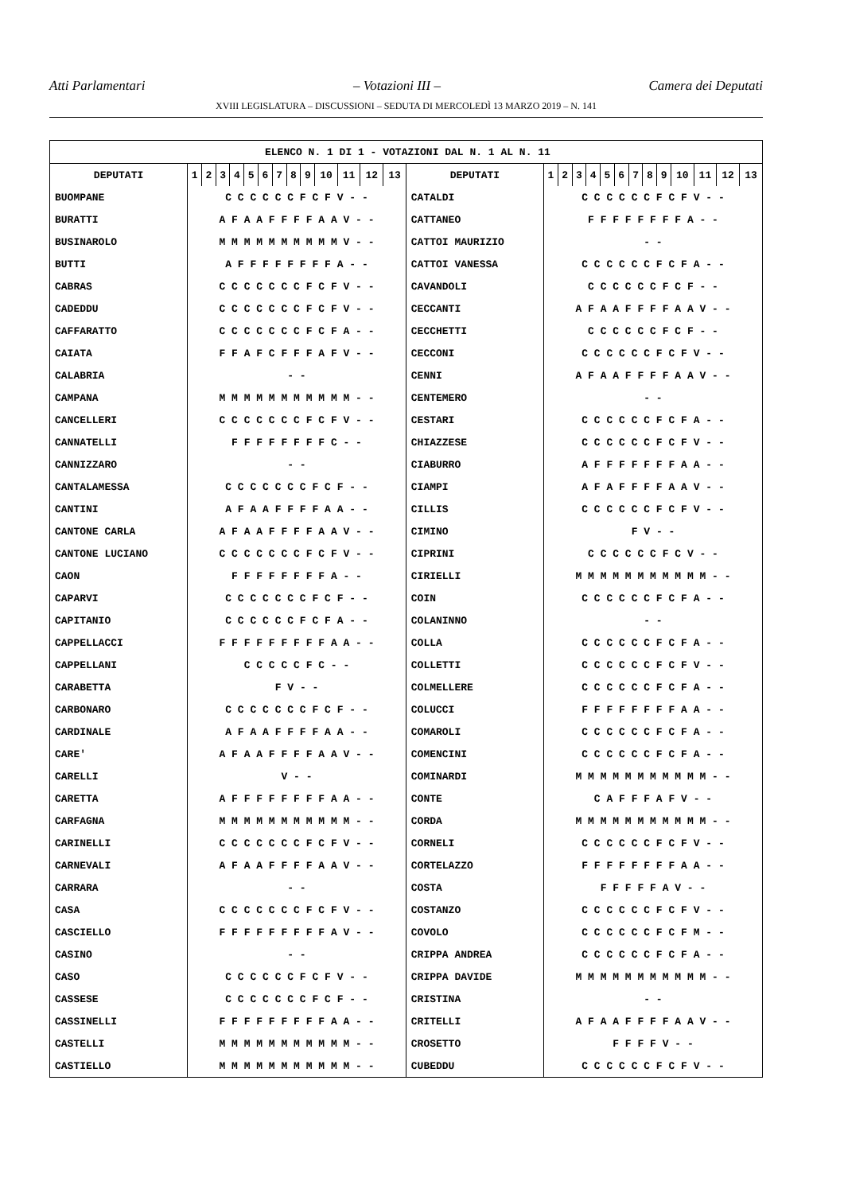Atti Parlamentari – Votazioni III – Camera dei Deputati
XVIII LEGISLATURA – DISCUSSIONI – SEDUTA DI MERCOLEDÌ 13 MARZO 2019 – N. 141
| ELENCO N. 1 DI 1 - VOTAZIONI DAL N. 1 AL N. 11 | | | | | | | | | | | | | | | | | | | | | | | | | | | |
| --- | --- | --- | --- | --- | --- | --- | --- | --- | --- | --- | --- | --- | --- | --- | --- | --- | --- | --- | --- | --- | --- | --- | --- | --- | --- | --- | --- |
| DEPUTATI | 1 | 2 | 3 | 4 | 5 | 6 | 7 | 8 | 9 | 10 | 11 | 12 | 13 | DEPUTATI | 1 | 2 | 3 | 4 | 5 | 6 | 7 | 8 | 9 | 10 | 11 | 12 | 13 |
| BUOMPANE | C C C C C C F C F V - - | | | | | | | | | | | | | CATALDI | C C C C C C F C F V - - | | | | | | | | | | | | |
| BURATTI | A F A A F F F F A A V - - | | | | | | | | | | | | | CATTANEO | F F F F F F F F A - - | | | | | | | | | | | | |
| BUSINAROLO | M M M M M M M M M M V - - | | | | | | | | | | | | | CATTOI MAURIZIO | - - | | | | | | | | | | | | |
| BUTTI | A F F F F F F F F A - - | | | | | | | | | | | | | CATTOI VANESSA | C C C C C C F C F A - - | | | | | | | | | | | | |
| CABRAS | C C C C C C C F C F V - - | | | | | | | | | | | | | CAVANDOLI | C C C C C C F C F - - | | | | | | | | | | | | |
| CADEDDU | C C C C C C C F C F V - - | | | | | | | | | | | | | CECCANTI | A F A A F F F F A A V - - | | | | | | | | | | | | |
| CAFFARATTO | C C C C C C C F C F A - - | | | | | | | | | | | | | CECCHETTI | C C C C C C F C F - - | | | | | | | | | | | | |
| CAIATA | F F A F C F F F A F V - - | | | | | | | | | | | | | CECCONI | C C C C C C F C F V - - | | | | | | | | | | | | |
| CALABRIA | - - | | | | | | | | | | | | | CENNI | A F A A F F F F A A V - - | | | | | | | | | | | | |
| CAMPANA | M M M M M M M M M M M - - | | | | | | | | | | | | | CENTEMERO | - - | | | | | | | | | | | | |
| CANCELLERI | C C C C C C C F C F V - - | | | | | | | | | | | | | CESTARI | C C C C C C F C F A - - | | | | | | | | | | | | |
| CANNATELLI | F F F F F F F F C - - | | | | | | | | | | | | | CHIAZZESE | C C C C C C F C F V - - | | | | | | | | | | | | |
| CANNIZZARO | - - | | | | | | | | | | | | | CIABURRO | A F F F F F F F A A - - | | | | | | | | | | | | |
| CANTALAMESSA | C C C C C C C F C F - - | | | | | | | | | | | | | CIAMPI | A F A F F F F A A V - - | | | | | | | | | | | | |
| CANTINI | A F A A F F F F A A - - | | | | | | | | | | | | | CILLIS | C C C C C C F C F V - - | | | | | | | | | | | | |
| CANTONE CARLA | A F A A F F F F A A V - - | | | | | | | | | | | | | CIMINO | F V - - | | | | | | | | | | | | |
| CANTONE LUCIANO | C C C C C C C F C F V - - | | | | | | | | | | | | | CIPRINI | C C C C C C F C V - - | | | | | | | | | | | | |
| CAON | F F F F F F F F A - - | | | | | | | | | | | | | CIRIELLI | M M M M M M M M M M M - - | | | | | | | | | | | | |
| CAPARVI | C C C C C C C F C F - - | | | | | | | | | | | | | COIN | C C C C C C F C F A - - | | | | | | | | | | | | |
| CAPITANIO | C C C C C C F C F A - - | | | | | | | | | | | | | COLANINNO | - - | | | | | | | | | | | | |
| CAPPELLACCI | F F F F F F F F F A A - - | | | | | | | | | | | | | COLLA | C C C C C C F C F A - - | | | | | | | | | | | | |
| CAPPELLANI | C C C C C F C - - | | | | | | | | | | | | | COLLETTI | C C C C C C F C F V - - | | | | | | | | | | | | |
| CARABETTA | F V - - | | | | | | | | | | | | | COLMELLERE | C C C C C C F C F A - - | | | | | | | | | | | | |
| CARBONARO | C C C C C C C F C F - - | | | | | | | | | | | | | COLUCCI | F F F F F F F F A A - - | | | | | | | | | | | | |
| CARDINALE | A F A A F F F F A A - - | | | | | | | | | | | | | COMAROLI | C C C C C C F C F A - - | | | | | | | | | | | | |
| CARE' | A F A A F F F F A A V - - | | | | | | | | | | | | | COMENCINI | C C C C C C F C F A - - | | | | | | | | | | | | |
| CARELLI | V - - | | | | | | | | | | | | | COMINARDI | M M M M M M M M M M M - - | | | | | | | | | | | | |
| CARETTA | A F F F F F F F F A A - - | | | | | | | | | | | | | CONTE | C A F F F A F V - - | | | | | | | | | | | | |
| CARFAGNA | M M M M M M M M M M M - - | | | | | | | | | | | | | CORDA | M M M M M M M M M M M - - | | | | | | | | | | | | |
| CARINELLI | C C C C C C C F C F V - - | | | | | | | | | | | | | CORNELI | C C C C C C F C F V - - | | | | | | | | | | | | |
| CARNEVALI | A F A A F F F F A A V - - | | | | | | | | | | | | | CORTELAZZO | F F F F F F F F A A - - | | | | | | | | | | | | |
| CARRARA | - - | | | | | | | | | | | | | COSTA | F F F F F A V - - | | | | | | | | | | | | |
| CASA | C C C C C C C F C F V - - | | | | | | | | | | | | | COSTANZO | C C C C C C F C F V - - | | | | | | | | | | | | |
| CASCIELLO | F F F F F F F F F A V - - | | | | | | | | | | | | | COVOLO | C C C C C C F C F M - - | | | | | | | | | | | | |
| CASINO | - - | | | | | | | | | | | | | CRIPPA ANDREA | C C C C C C F C F A - - | | | | | | | | | | | | |
| CASO | C C C C C C F C F V - - | | | | | | | | | | | | | CRIPPA DAVIDE | M M M M M M M M M M M - - | | | | | | | | | | | | |
| CASSESE | C C C C C C C F C F - - | | | | | | | | | | | | | CRISTINA | - - | | | | | | | | | | | | |
| CASSINELLI | F F F F F F F F F A A - - | | | | | | | | | | | | | CRITELLI | A F A A F F F F A A V - - | | | | | | | | | | | | |
| CASTELLI | M M M M M M M M M M M - - | | | | | | | | | | | | | CROSETTO | F F F F V - - | | | | | | | | | | | | |
| CASTIELLO | M M M M M M M M M M M - - | | | | | | | | | | | | | CUBEDDU | C C C C C C F C F V - - | | | | | | | | | | | | |